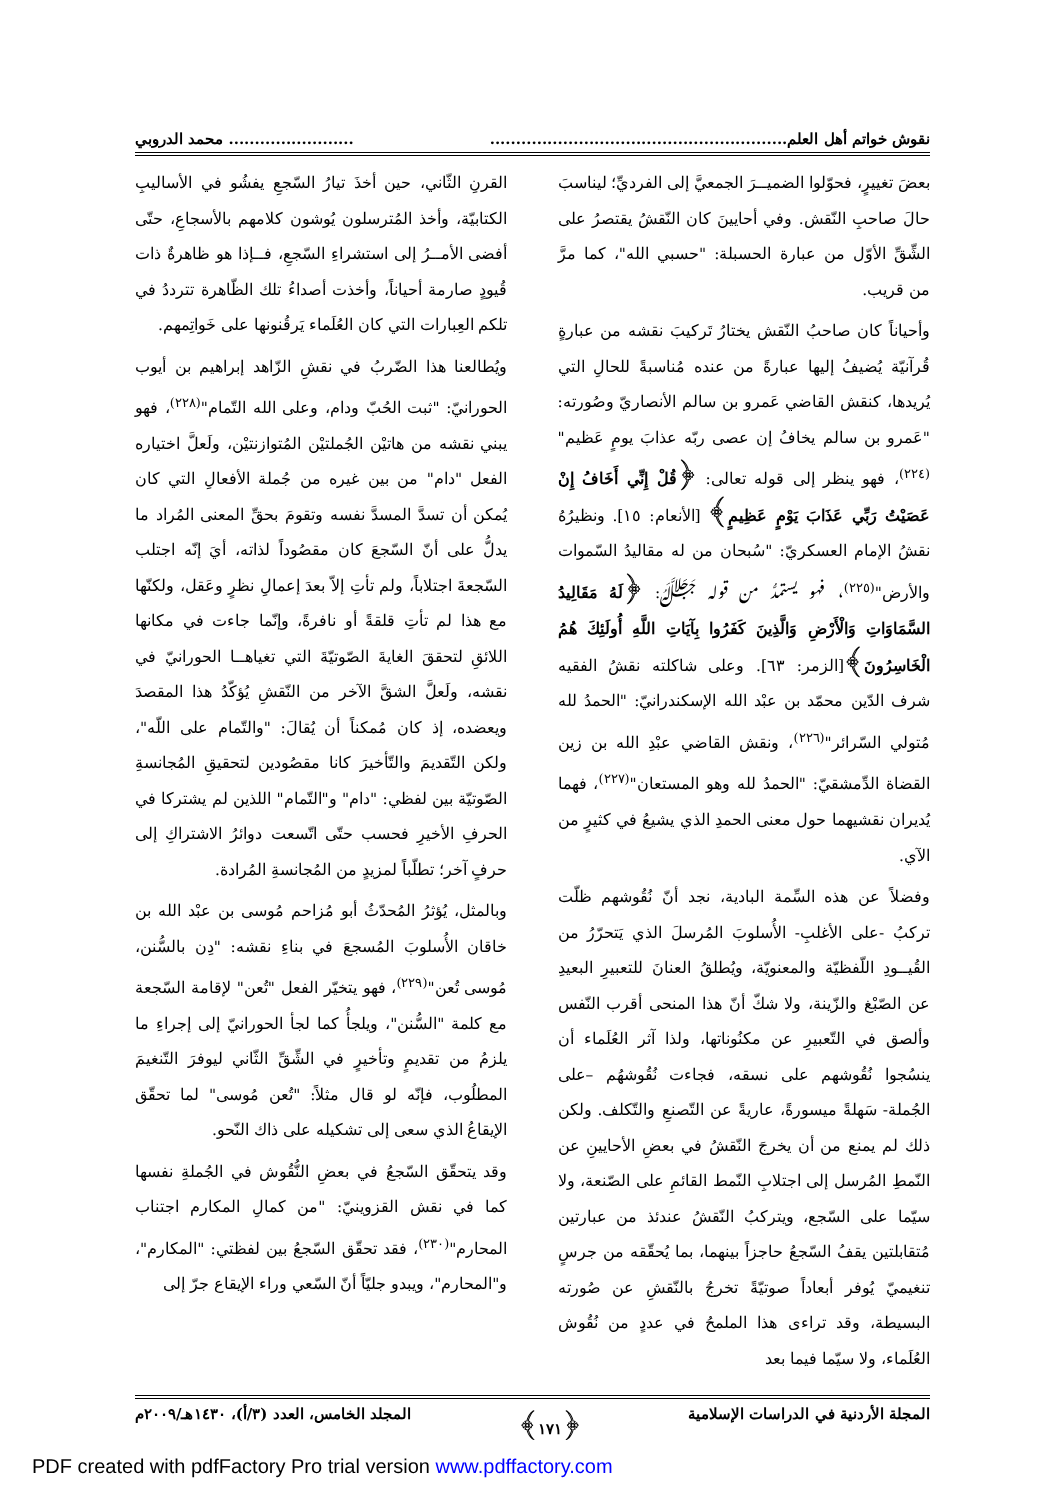نقوش خواتم أهل العلم................................................................................. محمد الدروبي
بعضَ تغييرٍ، فحوّلوا الضميــرَ الجمعيَّ إلى الفرديِّ؛ ليناسبَ حالَ صاحبِ النّقش. وفي أحايينَ كان النّقشُ يقتصرُ على الشِّقِّ الأوّل من عبارة الحسبلة: "حسبي الله"، كما مرَّ من قريب.
وأحياناً كان صاحبُ النّقش يختارُ تَركيبَ نقشه من عبارةٍ قُرآنيّة يُضيفُ إليها عبارةً من عنده مُناسبةً للحالِ التي يُريدها، كنقش القاضي عَمرو بن سالم الأنصاريّ وصُورته: "عَمرو بن سالم يخافُ إن عصى ربّه عذابَ يومٍ عَظيم"<sup>(٢٢٤)</sup>، فهو ينظر إلى قوله تعالى: ﴿قُلْ إِنِّي أَخَافُ إِنْ عَصَيْتُ رَبِّي عَذَابَ يَوْمٍ عَظِيمٍ﴾ [الأنعام: ١٥]. ونظيرُهُ نقشُ الإمام العسكريّ: "سُبحان من له مقاليدُ السّموات والأرض"<sup>(٢٢٥)</sup>، فهو يستمدُّ من قوله ﷻ: ﴿لَهُ مَقَالِيدُ السَّمَاوَاتِ وَالْأَرْضِ وَالَّذِينَ كَفَرُوا بِآيَاتِ اللَّهِ أُولَئِكَ هُمُ الْخَاسِرُونَ﴾[الزمر: ٦٣]. وعلى شاكلته نقشُ الفقيه شرف الدّين محمّد بن عبْد الله الإسكندرانيّ: "الحمدُ لله مُتولي السّرائر"<sup>(٢٢٦)</sup>، ونقش القاضي عبْدِ الله بن زين القضاة الدِّمشقيّ: "الحمدُ لله وهو المستعان"<sup>(٢٢٧)</sup>، فهما يُديران نقشيهما حول معنى الحمدِ الذي يشيعُ في كثيرٍ من الآي.
وفضلاً عن هذه السِّمة البادية، نجد أنّ نُقُوشهم ظلّت تركبُ -على الأغلبِ- الأُسلوبَ المُرسلَ الذي يَتحرّرُ من القُيــودِ اللّفظيّة والمعنويّة، ويُطلقُ العنانَ للتعبيرِ البعيدِ عن الصّبْغ والزّينة، ولا شكّ أنّ هذا المنحى أقرب النّفس وألصق في التّعبيرِ عن مكنُوناتها، ولذا آثر العُلَماء أن ينسُجوا نُقُوشهم على نسقه، فجاءت نُقُوشهُم –على الجُملة- سَهلةً ميسورةً، عاريةً عن التّصنعِ والتّكلف. ولكن ذلك لم يمنع من أن يخرجَ النّقشُ في بعضِ الأحايينِ عن النّمطِ المُرسل إلى اجتلابِ النّمط القائمِ على الصّنعة، ولا سيّما على السّجع، ويتركبُ النّقشُ عندئذ من عبارتين مُتقابلتين يقفُ السّجعُ حاجزاً بينهما، بما يُحقّقه من جرسٍ تنغيميّ يُوفر أبعاداً صوتيّةً تخرجُ بالنّقشِ عن صُورته البسيطة، وقد تراءى هذا الملمحُ في عددٍ من نُقُوش العُلَماء، ولا سيّما فيما بعد
القرنِ الثّاني، حين أخذَ تيارُ السّجعِ يفشُو في الأساليبِ الكتابيّة، وأخذ المُترسلون يُوشون كلامهم بالأسجاعِ، حتّى أفضى الأمــرُ إلى استشراءِ السّجعِ، فــإذا هو ظاهرةٌ ذات قُيودٍ صارمة أحياناً، وأخذت أصداءُ تلك الظّاهرة تترددُ في تلكم العِبارات التي كان العُلَماء يَرقُنونها على خَواتِمهم.
ويُطالعنا هذا الضّربُ في نقشِ الزّاهد إبراهيم بن أيوب الحورانيّ: "ثبت الحُبّ ودام، وعلى الله التّمام"<sup>(٢٢٨)</sup>، فهو يبني نقشه من هاتيْن الجُملتيْن المُتوازنتيْن، ولَعلَّ اختياره الفعل "دام" من بين غيره من جُملة الأفعالِ التي كان يُمكن أن تسدَّ المسدَّ نفسه وتقومَ بحقِّ المعنى المُراد ما يدلُّ على أنّ السّجعَ كان مقصُوداً لذاته، أيَ إنّه اجتلب السّجعةَ اجتلاباً، ولم تأتِ إلاّ بعدَ إعمالِ نظرٍ وعَقل، ولكنّها مع هذا لم تأتِ قلقةً أو نافرةً، وإنّما جاءت في مكانها اللائقِ لتحققَ الغايةَ الصّوتيّةَ التي تغياهــا الحورانيّ في نقشه، ولَعلَّ الشقَّ الآخر من النّقشِ يُؤكّدُ هذا المقصدَ ويعضده، إذ كان مُمكناً أن يُقالَ: "والتّمام على اللّه"، ولكن التّقديمَ والتّأخيرَ كانا مقصُودين لتحقيقِ المُجانسةِ الصّوتيّة بين لفظي: "دام" و"التّمام" اللذين لم يشتركا في الحرفِ الأخيرِ فحسب حتّى اتّسعت دوائرُ الاشتراكِ إلى حرفٍ آخر؛ تطلّباً لمزيدٍ من المُجانسةِ المُرادة.
وبالمثل، يُؤثرُ المُحدّثُ أبو مُزاحم مُوسى بن عبْد الله بن خاقان الأُسلوبَ المُسجعَ في بناءِ نقشه: "دِن بالسُّنن، مُوسى تُعن"<sup>(٢٢٩)</sup>، فهو يتخيّر الفعل "تُعن" لإقامة السّجعة مع كلمة "السُّنن"، ويلجأُ كما لجأ الحورانيّ إلى إجراءِ ما يلزمُ من تقديمٍ وتأخيرٍ في الشِّقِّ الثّاني ليوفرَ التّنغيمَ المطلُوب، فإنّه لو قال مثلاً: "تُعن مُوسى" لما تحقّق الإيقاعُ الذي سعى إلى تشكيله على ذاك النّحو.
وقد يتحقّق السّجعُ في بعضِ النُّقُوش في الجُملةِ نفسها كما في نقش القزوينيّ: "من كمالِ المكارم اجتناب المحارم"<sup>(٢٣٠)</sup>، فقد تحقّق السّجعُ بين لفظتي: "المكارم"، و"المحارم"، ويبدو جليّاً أنّ السّعي وراء الإيقاع جرّ إلى
المجلة الأردنية في الدراسات الإسلامية ﴿١٧١﴾ المجلد الخامس، العدد (٣/أ)، ١٤٣٠هـ/٢٠٠٩م
PDF created with pdfFactory Pro trial version www.pdffactory.com